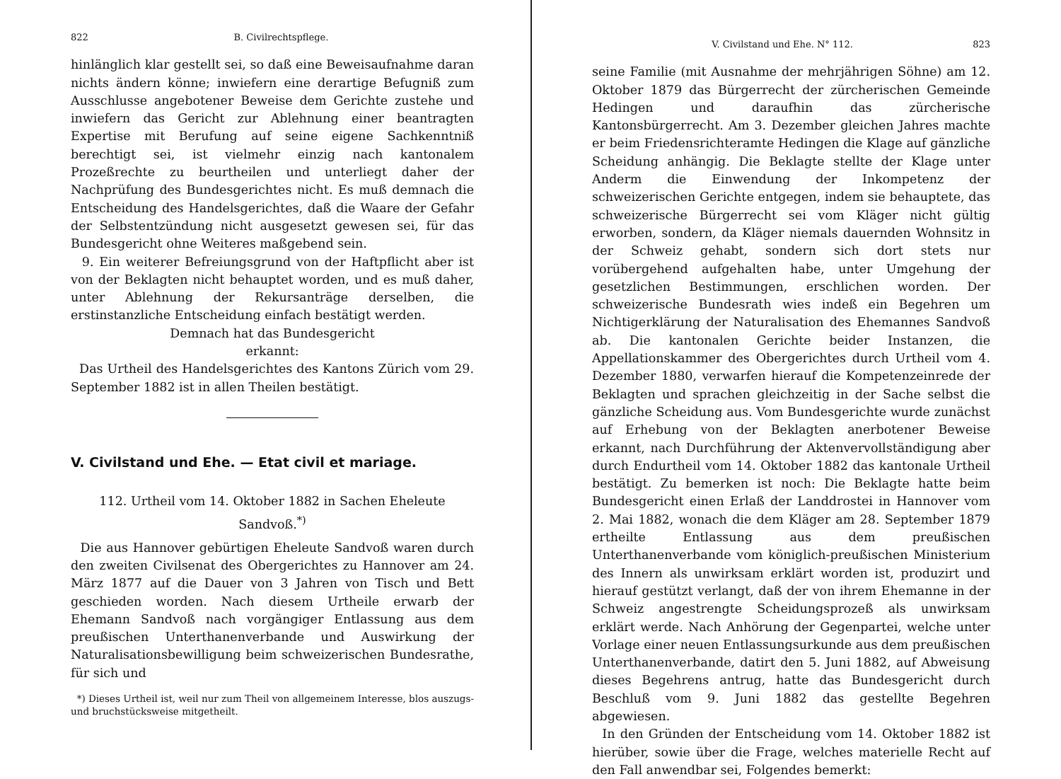822 B. Civilrechtspflege.
hinlänglich klar gestellt sei, so daß eine Beweisaufnahme daran nichts ändern könne; inwiefern eine derartige Befugniß zum Ausschlusse angebotener Beweise dem Gerichte zustehe und inwiefern das Gericht zur Ablehnung einer beantragten Expertise mit Berufung auf seine eigene Sachkenntniß berechtigt sei, ist vielmehr einzig nach kantonalem Prozeßrechte zu beurtheilen und unterliegt daher der Nachprüfung des Bundesgerichtes nicht. Es muß demnach die Entscheidung des Handelsgerichtes, daß die Waare der Gefahr der Selbstentzündung nicht ausgesetzt gewesen sei, für das Bundesgericht ohne Weiteres maßgebend sein.
9. Ein weiterer Befreiungsgrund von der Haftpflicht aber ist von der Beklagten nicht behauptet worden, und es muß daher, unter Ablehnung der Rekursanträge derselben, die erstinstanzliche Entscheidung einfach bestätigt werden.
Demnach hat das Bundesgericht
erkannt:
Das Urtheil des Handelsgerichtes des Kantons Zürich vom 29. September 1882 ist in allen Theilen bestätigt.
V. Civilstand und Ehe. — Etat civil et mariage.
112. Urtheil vom 14. Oktober 1882 in Sachen Eheleute Sandvoß.<sup>*)</sup>
Die aus Hannover gebürtigen Eheleute Sandvoß waren durch den zweiten Civilsenat des Obergerichtes zu Hannover am 24. März 1877 auf die Dauer von 3 Jahren von Tisch und Bett geschieden worden. Nach diesem Urtheile erwarb der Ehemann Sandvoß nach vorgängiger Entlassung aus dem preußischen Unterthanenverbande und Auswirkung der Naturalisationsbewilligung beim schweizerischen Bundesrathe, für sich und
*) Dieses Urtheil ist, weil nur zum Theil von allgemeinem Interesse, blos auszugs- und bruchstücksweise mitgetheilt.
V. Civilstand und Ehe. N° 112. 823
seine Familie (mit Ausnahme der mehrjährigen Söhne) am 12. Oktober 1879 das Bürgerrecht der zürcherischen Gemeinde Hedingen und daraufhin das zürcherische Kantonsbürgerrecht. Am 3. Dezember gleichen Jahres machte er beim Friedensrichteramte Hedingen die Klage auf gänzliche Scheidung anhängig. Die Beklagte stellte der Klage unter Anderm die Einwendung der Inkompetenz der schweizerischen Gerichte entgegen, indem sie behauptete, das schweizerische Bürgerrecht sei vom Kläger nicht gültig erworben, sondern, da Kläger niemals dauernden Wohnsitz in der Schweiz gehabt, sondern sich dort stets nur vorübergehend aufgehalten habe, unter Umgehung der gesetzlichen Bestimmungen, erschlichen worden. Der schweizerische Bundesrath wies indeß ein Begehren um Nichtigerklärung der Naturalisation des Ehemannes Sandvoß ab. Die kantonalen Gerichte beider Instanzen, die Appellationskammer des Obergerichtes durch Urtheil vom 4. Dezember 1880, verwarfen hierauf die Kompetenzeinrede der Beklagten und sprachen gleichzeitig in der Sache selbst die gänzliche Scheidung aus. Vom Bundesgerichte wurde zunächst auf Erhebung von der Beklagten anerbotener Beweise erkannt, nach Durchführung der Aktenvervollständigung aber durch Endurtheil vom 14. Oktober 1882 das kantonale Urtheil bestätigt. Zu bemerken ist noch: Die Beklagte hatte beim Bundesgericht einen Erlaß der Landdrostei in Hannover vom 2. Mai 1882, wonach die dem Kläger am 28. September 1879 ertheilte Entlassung aus dem preußischen Unterthanenverbande vom königlich-preußischen Ministerium des Innern als unwirksam erklärt worden ist, produzirt und hierauf gestützt verlangt, daß der von ihrem Ehemanne in der Schweiz angestrengte Scheidungsprozeß als unwirksam erklärt werde. Nach Anhörung der Gegenpartei, welche unter Vorlage einer neuen Entlassungsurkunde aus dem preußischen Unterthanenverbande, datirt den 5. Juni 1882, auf Abweisung dieses Begehrens antrug, hatte das Bundesgericht durch Beschluß vom 9. Juni 1882 das gestellte Begehren abgewiesen.
In den Gründen der Entscheidung vom 14. Oktober 1882 ist hierüber, sowie über die Frage, welches materielle Recht auf den Fall anwendbar sei, Folgendes bemerkt: